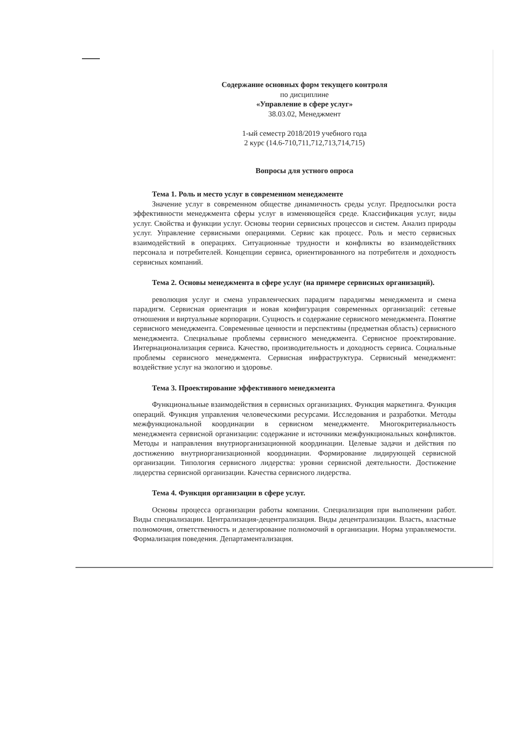Содержание основных форм текущего контроля
по дисциплине
«Управление в сфере услуг»
38.03.02, Менеджмент
1-ый семестр 2018/2019 учебного года
2 курс (14.6-710,711,712,713,714,715)
Вопросы для устного опроса
Тема 1. Роль и место услуг в современном менеджменте
Значение услуг в современном обществе динамичность среды услуг. Предпосылки роста эффективности менеджмента сферы услуг в изменяющейся среде. Классификация услуг, виды услуг. Свойства и функции услуг. Основы теории сервисных процессов и систем. Анализ природы услуг. Управление сервисными операциями. Сервис как процесс. Роль и место сервисных взаимодействий в операциях. Ситуационные трудности и конфликты во взаимодействиях персонала и потребителей. Концепции сервиса, ориентированного на потребителя и доходность сервисных компаний.
Тема 2. Основы менеджмента в сфере услуг (на примере сервисных организаций).
революция услуг и смена управленческих парадигм парадигмы менеджмента и смена парадигм. Сервисная ориентация и новая конфигурация современных организаций: сетевые отношения и виртуальные корпорации. Сущность и содержание сервисного менеджмента. Понятие сервисного менеджмента. Современные ценности и перспективы (предметная область) сервисного менеджмента. Специальные проблемы сервисного менеджмента. Сервисное проектирование. Интернационализация сервиса. Качество, производительность и доходность сервиса. Социальные проблемы сервисного менеджмента. Сервисная инфраструктура. Сервисный менеджмент: воздействие услуг на экологию и здоровье.
Тема 3. Проектирование эффективного менеджмента
Функциональные взаимодействия в сервисных организациях. Функция маркетинга. Функция операций. Функция управления человеческими ресурсами. Исследования и разработки. Методы межфункциональной координации в сервисном менеджменте. Многокритериальность менеджмента сервисной организации: содержание и источники межфункциональных конфликтов. Методы и направления внутриорганизационной координации. Целевые задачи и действия по достижению внутриорганизационной координации. Формирование лидирующей сервисной организации. Типология сервисного лидерства: уровни сервисной деятельности. Достижение лидерства сервисной организации. Качества сервисного лидерства.
Тема 4. Функция организации в сфере услуг.
Основы процесса организации работы компании. Специализация при выполнении работ. Виды специализации. Централизация-децентрализация. Виды децентрализации. Власть, властные полномочия, ответственность и делегирование полномочий в организации. Норма управляемости. Формализация поведения. Департаментализация.